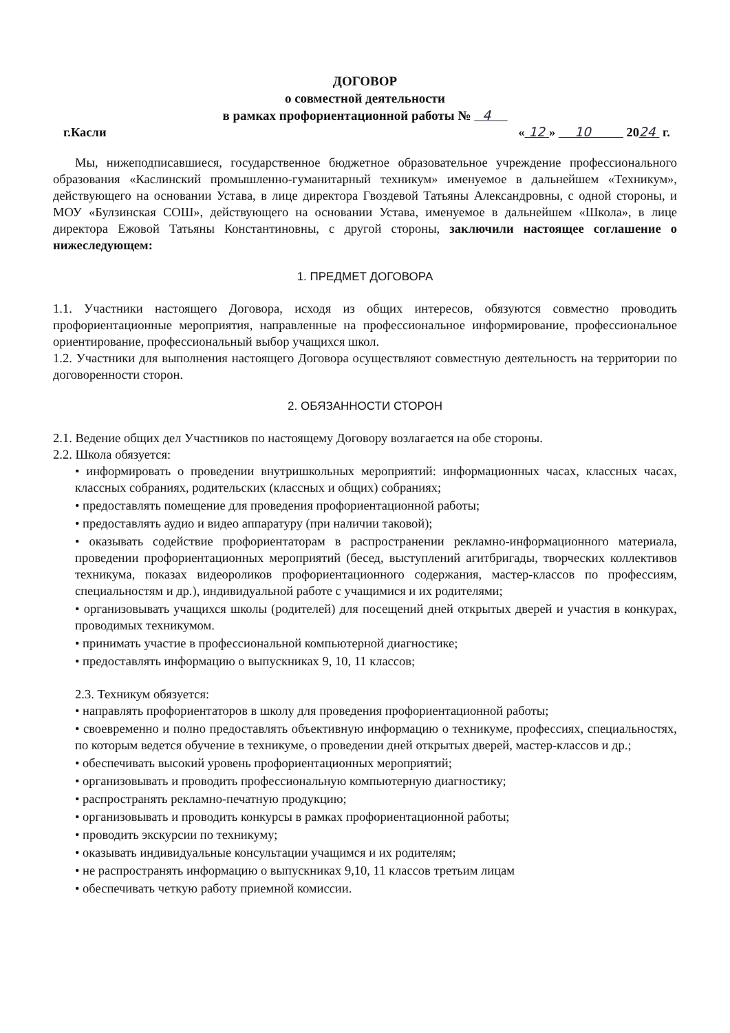ДОГОВОР
о совместной деятельности
в рамках профориентационной работы № 4
г.Касли « 12 » 10 2024 г.
Мы, нижеподписавшиеся, государственное бюджетное образовательное учреждение профессионального образования «Каслинский промышленно-гуманитарный техникум» именуемое в дальнейшем «Техникум», действующего на основании Устава, в лице директора Гвоздевой Татьяны Александровны, с одной стороны, и МОУ «Булзинская СОШ», действующего на основании Устава, именуемое в дальнейшем «Школа», в лице директора Ежовой Татьяны Константиновны, с другой стороны, заключили настоящее соглашение о нижеследующем:
1. ПРЕДМЕТ ДОГОВОРА
1.1. Участники настоящего Договора, исходя из общих интересов, обязуются совместно проводить профориентационные мероприятия, направленные на профессиональное информирование, профессиональное ориентирование, профессиональный выбор учащихся школ.
1.2. Участники для выполнения настоящего Договора осуществляют совместную деятельность на территории по договоренности сторон.
2. ОБЯЗАННОСТИ СТОРОН
2.1. Ведение общих дел Участников по настоящему Договору возлагается на обе стороны.
2.2. Школа обязуется:
• информировать о проведении внутришкольных мероприятий: информационных часах, классных часах, классных собраниях, родительских (классных и общих) собраниях;
• предоставлять помещение для проведения профориентационной работы;
• предоставлять аудио и видео аппаратуру (при наличии таковой);
• оказывать содействие профориентаторам в распространении рекламно-информационного материала, проведении профориентационных мероприятий (бесед, выступлений агитбригады, творческих коллективов техникума, показах видеороликов профориентационного содержания, мастер-классов по профессиям, специальностям и др.), индивидуальной работе с учащимися и их родителями;
• организовывать учащихся школы (родителей) для посещений дней открытых дверей и участия в конкурах, проводимых техникумом.
• принимать участие в профессиональной компьютерной диагностике;
• предоставлять информацию о выпускниках 9, 10, 11 классов;
2.3. Техникум обязуется:
• направлять профориентаторов в школу для проведения профориентационной работы;
• своевременно и полно предоставлять объективную информацию о техникуме, профессиях, специальностях, по которым ведется обучение в техникуме, о проведении дней открытых дверей, мастер-классов и др.;
• обеспечивать высокий уровень профориентационных мероприятий;
• организовывать и проводить профессиональную компьютерную диагностику;
• распространять рекламно-печатную продукцию;
• организовывать и проводить конкурсы в рамках профориентационной работы;
• проводить экскурсии по техникуму;
• оказывать индивидуальные консультации учащимся и их родителям;
• не распространять информацию о выпускниках 9,10, 11 классов третьим лицам
• обеспечивать четкую работу приемной комиссии.